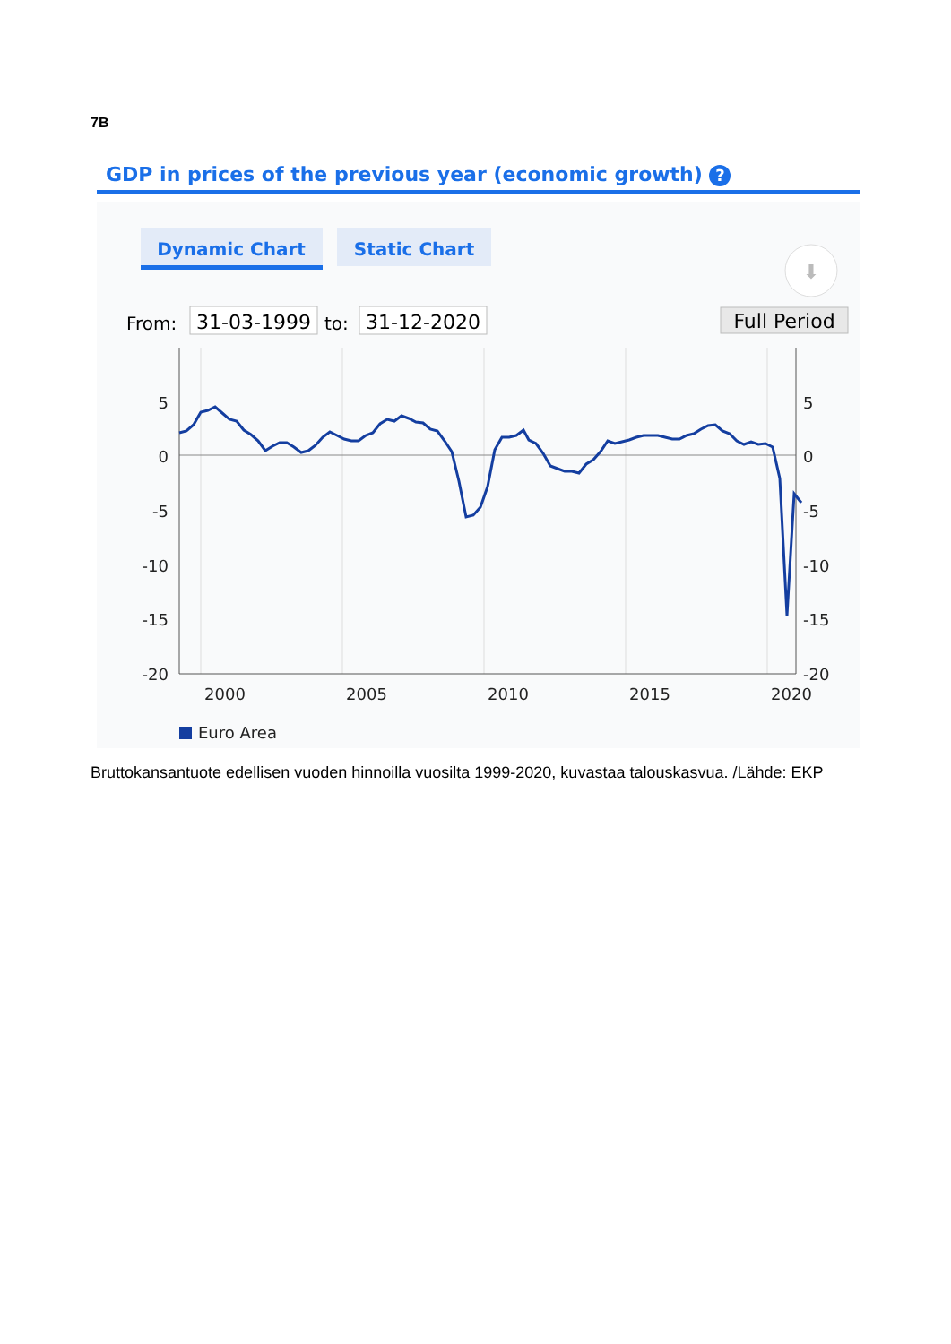7B
GDP in prices of the previous year (economic growth) ?
Dynamic Chart
Static Chart
⬇
From:
31-03-1999
to:
31-12-2020
Full Period
5
0
-5
-10
-15
-20
5
0
-5
-10
-15
-20
2000
2005
2010
2015
2020
Euro Area
Bruttokansantuote edellisen vuoden hinnoilla vuosilta 1999-2020, kuvastaa talouskasvua. /Lähde: EKP